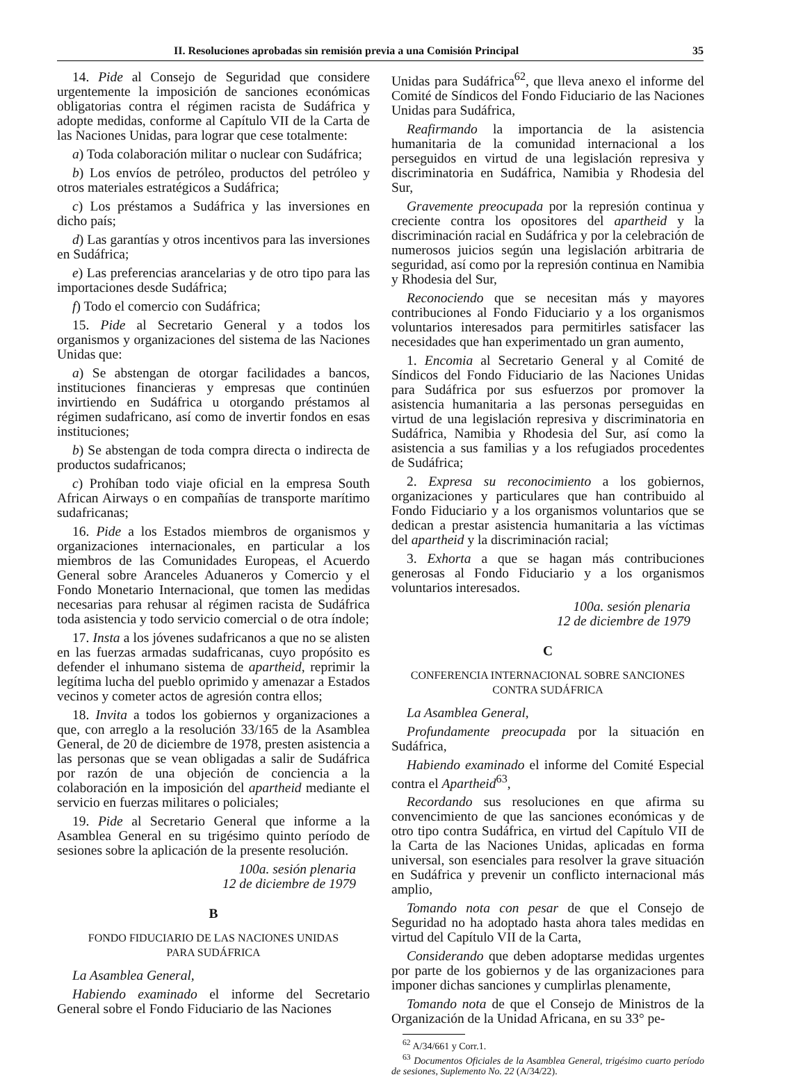II. Resoluciones aprobadas sin remisión previa a una Comisión Principal 35
14. Pide al Consejo de Seguridad que considere urgentemente la imposición de sanciones económicas obligatorias contra el régimen racista de Sudáfrica y adopte medidas, conforme al Capítulo VII de la Carta de las Naciones Unidas, para lograr que cese totalmente:
a) Toda colaboración militar o nuclear con Sudáfrica;
b) Los envíos de petróleo, productos del petróleo y otros materiales estratégicos a Sudáfrica;
c) Los préstamos a Sudáfrica y las inversiones en dicho país;
d) Las garantías y otros incentivos para las inversiones en Sudáfrica;
e) Las preferencias arancelarias y de otro tipo para las importaciones desde Sudáfrica;
f) Todo el comercio con Sudáfrica;
15. Pide al Secretario General y a todos los organismos y organizaciones del sistema de las Naciones Unidas que:
a) Se abstengan de otorgar facilidades a bancos, instituciones financieras y empresas que continúen invirtiendo en Sudáfrica u otorgando préstamos al régimen sudafricano, así como de invertir fondos en esas instituciones;
b) Se abstengan de toda compra directa o indirecta de productos sudafricanos;
c) Prohíban todo viaje oficial en la empresa South African Airways o en compañías de transporte marítimo sudafricanas;
16. Pide a los Estados miembros de organismos y organizaciones internacionales, en particular a los miembros de las Comunidades Europeas, el Acuerdo General sobre Aranceles Aduaneros y Comercio y el Fondo Monetario Internacional, que tomen las medidas necesarias para rehusar al régimen racista de Sudáfrica toda asistencia y todo servicio comercial o de otra índole;
17. Insta a los jóvenes sudafricanos a que no se alisten en las fuerzas armadas sudafricanas, cuyo propósito es defender el inhumano sistema de apartheid, reprimir la legítima lucha del pueblo oprimido y amenazar a Estados vecinos y cometer actos de agresión contra ellos;
18. Invita a todos los gobiernos y organizaciones a que, con arreglo a la resolución 33/165 de la Asamblea General, de 20 de diciembre de 1978, presten asistencia a las personas que se vean obligadas a salir de Sudáfrica por razón de una objeción de conciencia a la colaboración en la imposición del apartheid mediante el servicio en fuerzas militares o policiales;
19. Pide al Secretario General que informe a la Asamblea General en su trigésimo quinto período de sesiones sobre la aplicación de la presente resolución.
100a. sesión plenaria
12 de diciembre de 1979
B
FONDO FIDUCIARIO DE LAS NACIONES UNIDAS
PARA SUDÁFRICA
La Asamblea General,
Habiendo examinado el informe del Secretario General sobre el Fondo Fiduciario de las Naciones
Unidas para Sudáfrica<sup>62</sup>, que lleva anexo el informe del Comité de Síndicos del Fondo Fiduciario de las Naciones Unidas para Sudáfrica,
Reafirmando la importancia de la asistencia humanitaria de la comunidad internacional a los perseguidos en virtud de una legislación represiva y discriminatoria en Sudáfrica, Namibia y Rhodesia del Sur,
Gravemente preocupada por la represión continua y creciente contra los opositores del apartheid y la discriminación racial en Sudáfrica y por la celebración de numerosos juicios según una legislación arbitraria de seguridad, así como por la represión continua en Namibia y Rhodesia del Sur,
Reconociendo que se necesitan más y mayores contribuciones al Fondo Fiduciario y a los organismos voluntarios interesados para permitirles satisfacer las necesidades que han experimentado un gran aumento,
1. Encomia al Secretario General y al Comité de Síndicos del Fondo Fiduciario de las Naciones Unidas para Sudáfrica por sus esfuerzos por promover la asistencia humanitaria a las personas perseguidas en virtud de una legislación represiva y discriminatoria en Sudáfrica, Namibia y Rhodesia del Sur, así como la asistencia a sus familias y a los refugiados procedentes de Sudáfrica;
2. Expresa su reconocimiento a los gobiernos, organizaciones y particulares que han contribuido al Fondo Fiduciario y a los organismos voluntarios que se dedican a prestar asistencia humanitaria a las víctimas del apartheid y la discriminación racial;
3. Exhorta a que se hagan más contribuciones generosas al Fondo Fiduciario y a los organismos voluntarios interesados.
100a. sesión plenaria
12 de diciembre de 1979
C
CONFERENCIA INTERNACIONAL SOBRE SANCIONES
CONTRA SUDÁFRICA
La Asamblea General,
Profundamente preocupada por la situación en Sudáfrica,
Habiendo examinado el informe del Comité Especial contra el Apartheid<sup>63</sup>,
Recordando sus resoluciones en que afirma su convencimiento de que las sanciones económicas y de otro tipo contra Sudáfrica, en virtud del Capítulo VII de la Carta de las Naciones Unidas, aplicadas en forma universal, son esenciales para resolver la grave situación en Sudáfrica y prevenir un conflicto internacional más amplio,
Tomando nota con pesar de que el Consejo de Seguridad no ha adoptado hasta ahora tales medidas en virtud del Capítulo VII de la Carta,
Considerando que deben adoptarse medidas urgentes por parte de los gobiernos y de las organizaciones para imponer dichas sanciones y cumplirlas plenamente,
Tomando nota de que el Consejo de Ministros de la Organización de la Unidad Africana, en su 33° pe-
<sup>62</sup> A/34/661 y Corr.1.
<sup>63</sup> Documentos Oficiales de la Asamblea General, trigésimo cuarto período de sesiones, Suplemento No. 22 (A/34/22).